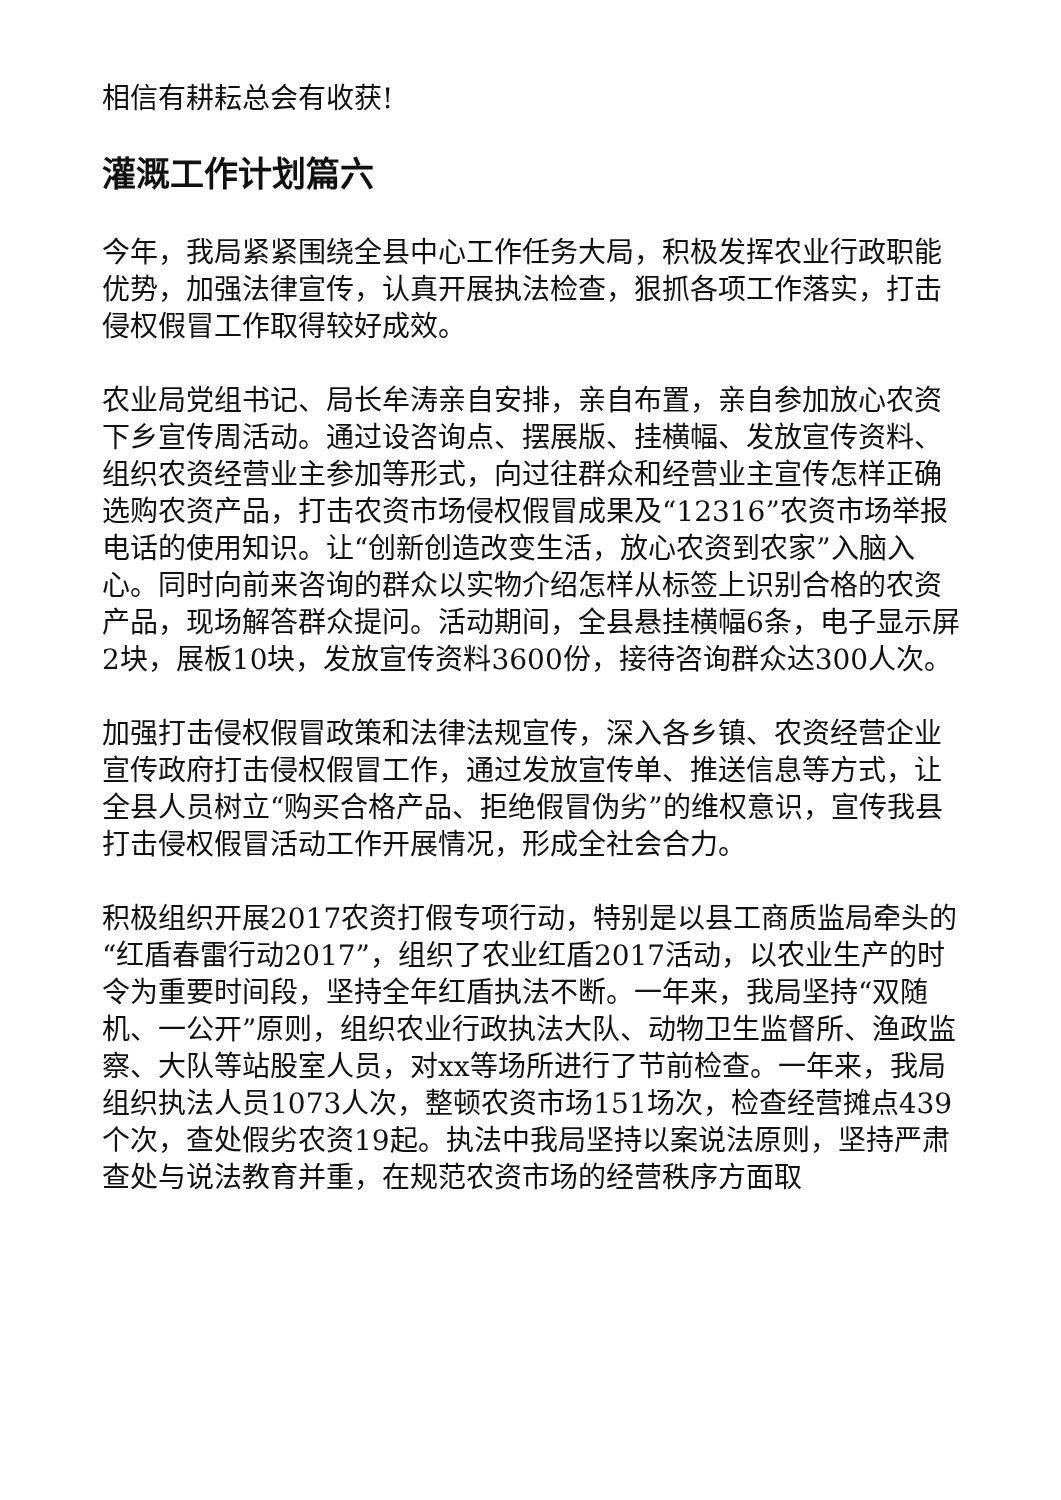相信有耕耘总会有收获!
灌溉工作计划篇六
今年，我局紧紧围绕全县中心工作任务大局，积极发挥农业行政职能优势，加强法律宣传，认真开展执法检查，狠抓各项工作落实，打击侵权假冒工作取得较好成效。
农业局党组书记、局长牟涛亲自安排，亲自布置，亲自参加放心农资下乡宣传周活动。通过设咨询点、摆展版、挂横幅、发放宣传资料、组织农资经营业主参加等形式，向过往群众和经营业主宣传怎样正确选购农资产品，打击农资市场侵权假冒成果及“12316”农资市场举报电话的使用知识。让“创新创造改变生活，放心农资到农家”入脑入心。同时向前来咨询的群众以实物介绍怎样从标签上识别合格的农资产品，现场解答群众提问。活动期间，全县悬挂横幅6条，电子显示屏2块，展板10块，发放宣传资料3600份，接待咨询群众达300人次。
加强打击侵权假冒政策和法律法规宣传，深入各乡镇、农资经营企业宣传政府打击侵权假冒工作，通过发放宣传单、推送信息等方式，让全县人员树立“购买合格产品、拒绝假冒伪劣”的维权意识，宣传我县打击侵权假冒活动工作开展情况，形成全社会合力。
积极组织开展2017农资打假专项行动，特别是以县工商质监局牵头的“红盾春雷行动2017”，组织了农业红盾2017活动，以农业生产的时令为重要时间段，坚持全年红盾执法不断。一年来，我局坚持“双随机、一公开”原则，组织农业行政执法大队、动物卫生监督所、渔政监察、大队等站股室人员，对xx等场所进行了节前检查。一年来，我局组织执法人员1073人次，整顿农资市场151场次，检查经营摊点439个次，查处假劣农资19起。执法中我局坚持以案说法原则，坚持严肃查处与说法教育并重，在规范农资市场的经营秩序方面取